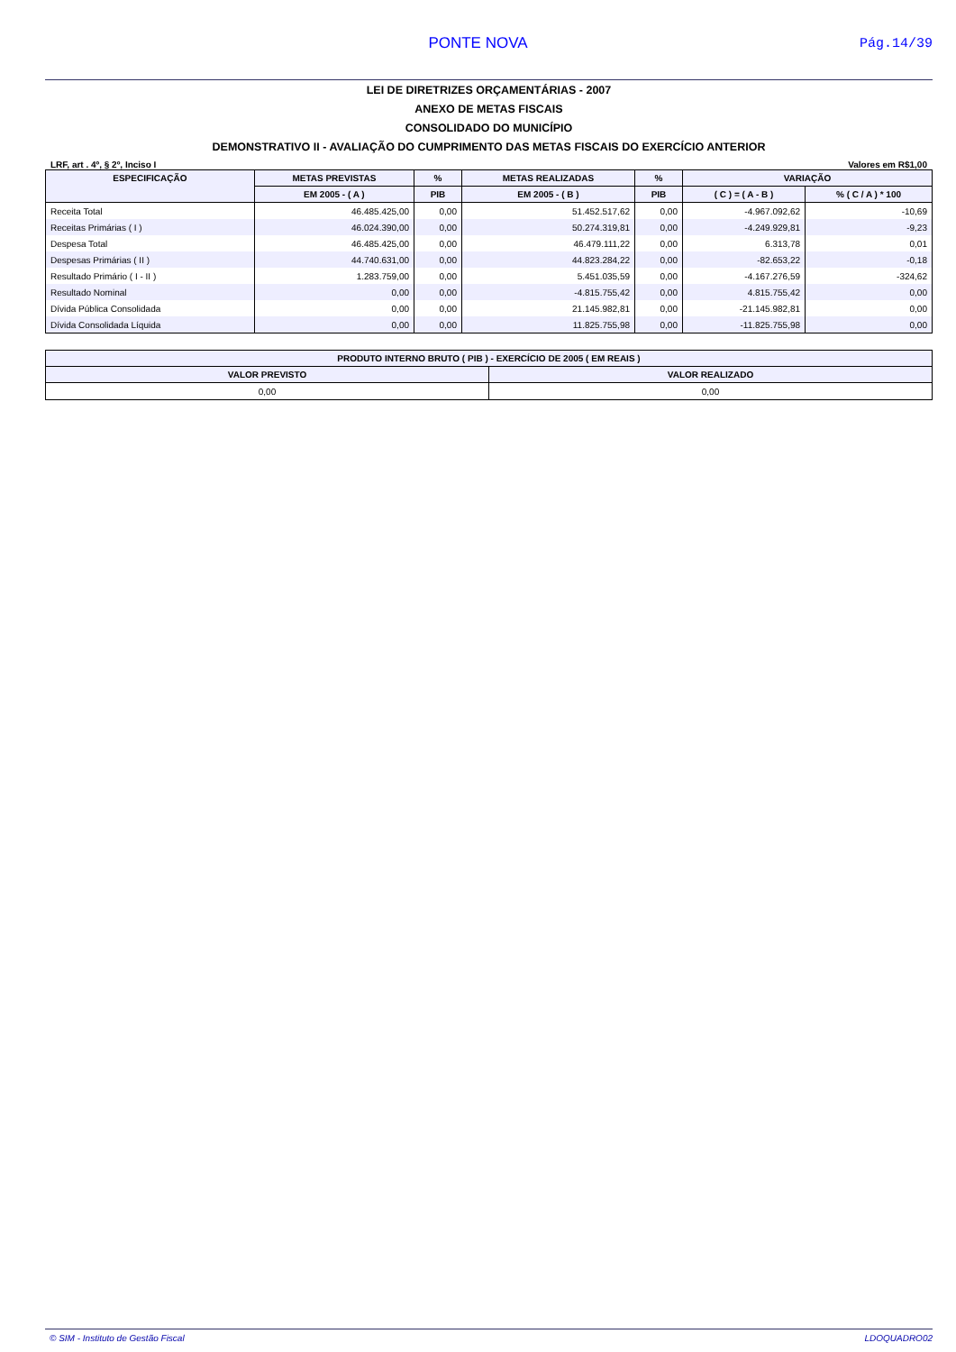PONTE NOVA Pág.14/39
LEI DE DIRETRIZES ORÇAMENTÁRIAS - 2007
ANEXO DE METAS FISCAIS
CONSOLIDADO DO MUNICÍPIO
DEMONSTRATIVO II - AVALIAÇÃO DO CUMPRIMENTO DAS METAS FISCAIS DO EXERCÍCIO ANTERIOR
LRF, art . 4º, § 2º, Inciso I Valores em R$1,00
| ESPECIFICAÇÃO | METAS PREVISTAS | % | METAS REALIZADAS | % | VARIAÇÃO | |
| --- | --- | --- | --- | --- | --- | --- |
| | EM 2005 - ( A ) | PIB | EM 2005 - ( B ) | PIB | ( C ) = ( A - B ) | % ( C / A ) * 100 |
| Receita Total | 46.485.425,00 | 0,00 | 51.452.517,62 | 0,00 | -4.967.092,62 | -10,69 |
| Receitas Primárias ( I ) | 46.024.390,00 | 0,00 | 50.274.319,81 | 0,00 | -4.249.929,81 | -9,23 |
| Despesa Total | 46.485.425,00 | 0,00 | 46.479.111,22 | 0,00 | 6.313,78 | 0,01 |
| Despesas Primárias ( II ) | 44.740.631,00 | 0,00 | 44.823.284,22 | 0,00 | -82.653,22 | -0,18 |
| Resultado Primário ( I - II ) | 1.283.759,00 | 0,00 | 5.451.035,59 | 0,00 | -4.167.276,59 | -324,62 |
| Resultado Nominal | 0,00 | 0,00 | -4.815.755,42 | 0,00 | 4.815.755,42 | 0,00 |
| Dívida Pública Consolidada | 0,00 | 0,00 | 21.145.982,81 | 0,00 | -21.145.982,81 | 0,00 |
| Dívida Consolidada Líquida | 0,00 | 0,00 | 11.825.755,98 | 0,00 | -11.825.755,98 | 0,00 |
| PRODUTO INTERNO BRUTO ( PIB ) - EXERCÍCIO DE 2005 ( EM REAIS ) | |
| --- | --- |
| VALOR PREVISTO | VALOR REALIZADO |
| 0,00 | 0,00 |
© SIM - Instituto de Gestão Fiscal LDOQUADRO02